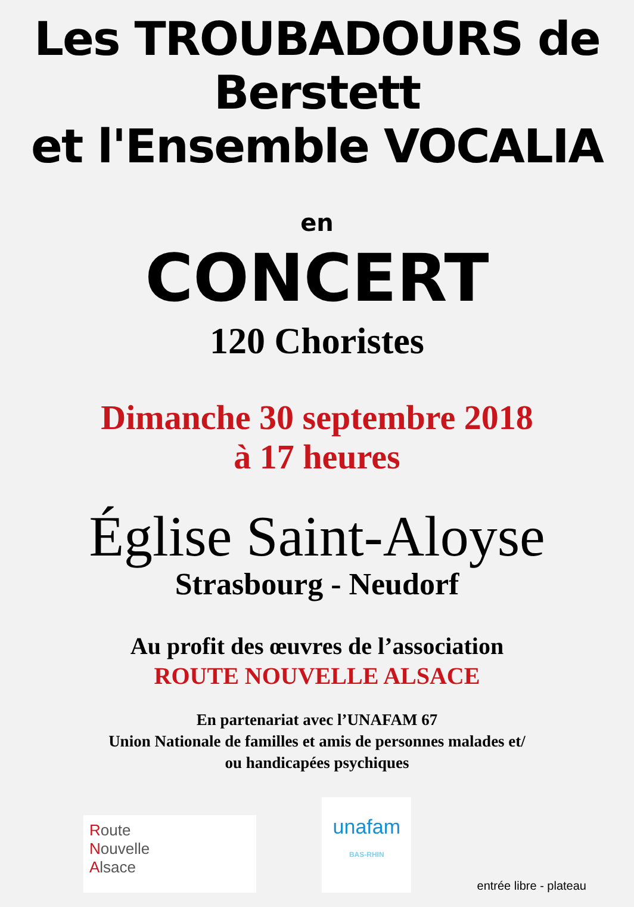Les TROUBADOURS de Berstett
et l'Ensemble VOCALIA
en
CONCERT
120 Choristes
Dimanche 30 septembre 2018
à 17 heures
Église Saint-Aloyse
Strasbourg - Neudorf
Au profit des œuvres de l’association
ROUTE NOUVELLE ALSACE
En partenariat avec l’UNAFAM 67
Union Nationale de familles et amis de personnes malades et/
ou handicapées psychiques
Route
Nouvelle
Alsace
unafam
BAS-RHIN
entrée libre - plateau